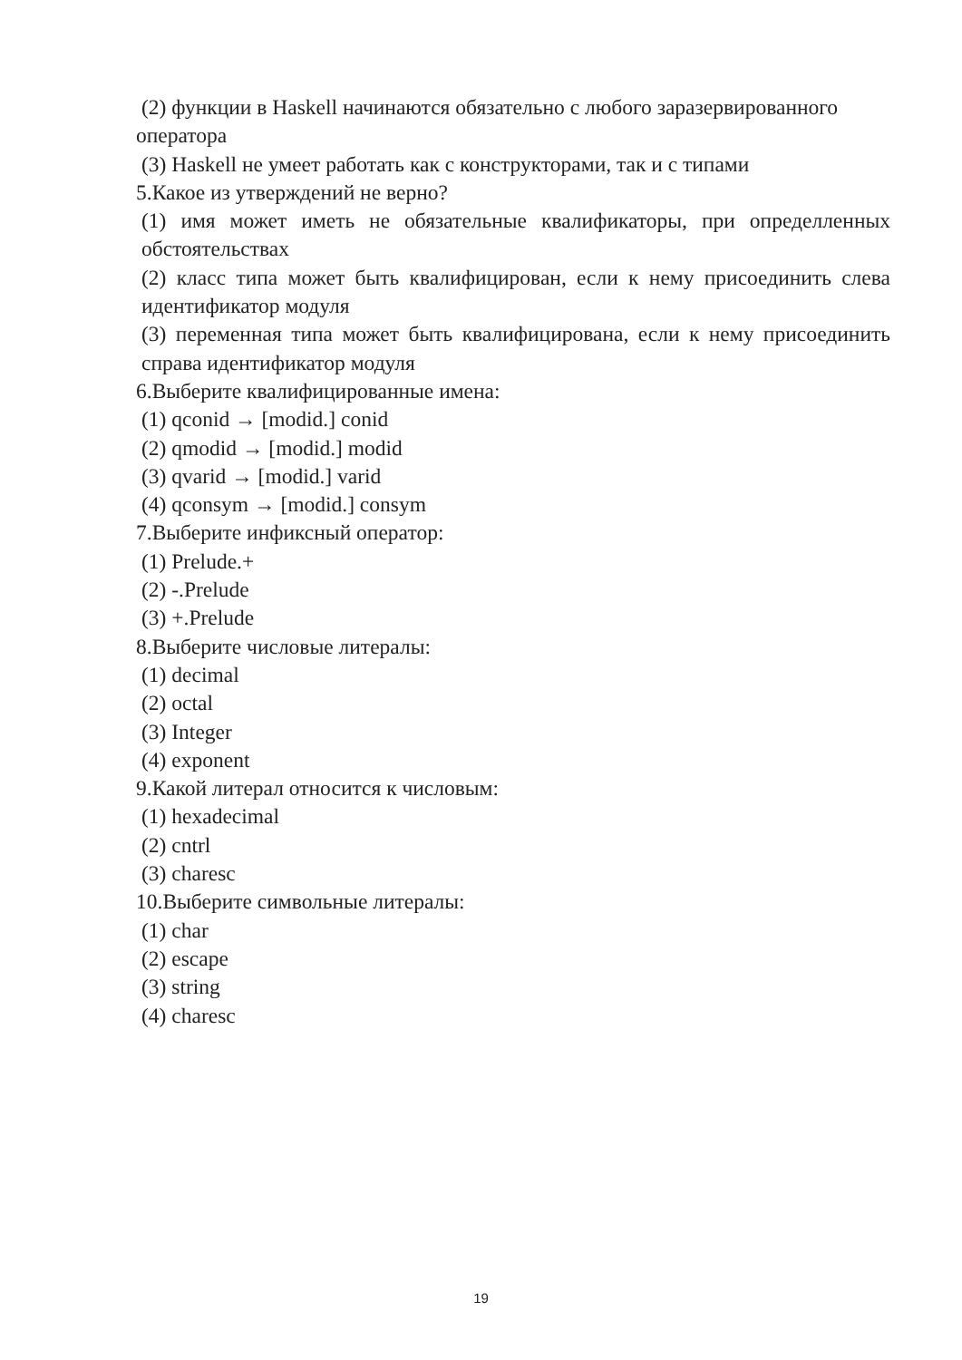(2) функции в Haskell начинаются обязательно с любого заразервированного
оператора
(3) Haskell не умеет работать как с конструкторами, так и с типами
5.Какое из утверждений не верно?
(1) имя может иметь не обязательные квалификаторы, при определленных обстоятельствах
(2) класс типа может быть квалифицирован, если к нему присоединить слева идентификатор модуля
(3) переменная типа может быть квалифицирована, если к нему присоединить справа идентификатор модуля
6.Выберите квалифицированные имена:
(1) qconid → [modid.] conid
(2) qmodid → [modid.] modid
(3) qvarid → [modid.] varid
(4) qconsym → [modid.] consym
7.Выберите инфиксный оператор:
(1) Prelude.+
(2) -.Prelude
(3) +.Prelude
8.Выберите числовые литералы:
(1) decimal
(2) octal
(3) Integer
(4) exponent
9.Какой литерал относится к числовым:
(1) hexadecimal
(2) cntrl
(3) charesc
10.Выберите символьные литералы:
(1) char
(2) escape
(3) string
(4) charesc
19